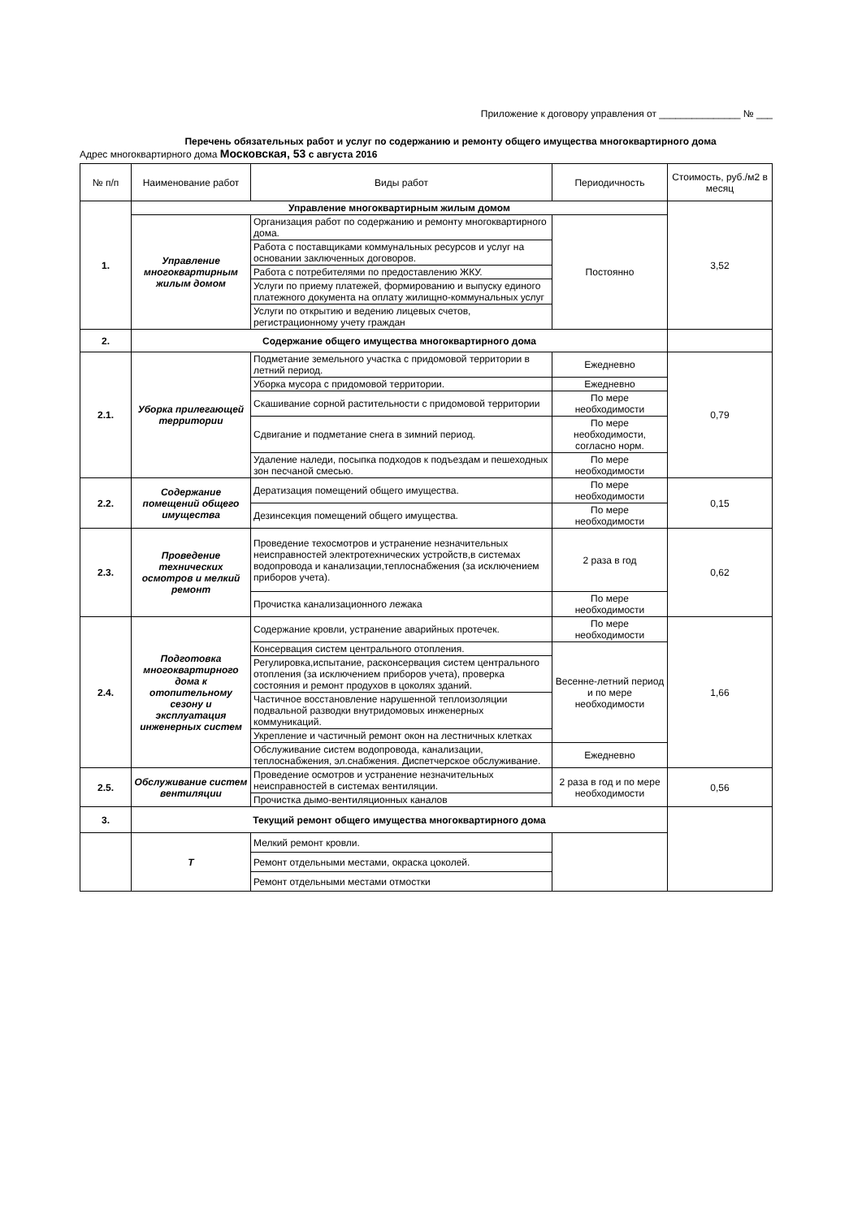Приложение к договору управления от _______________ № ___
Перечень обязательных работ и услуг по содержанию и ремонту общего имущества многоквартирного дома
Адрес многоквартирного дома Московская, 53 с августа 2016
| № п/п | Наименование работ | Виды работ | Периодичность | Стоимость, руб./м2 в месяц |
| --- | --- | --- | --- | --- |
| 1. | Управление многоквартирным жилым домом | | | 3,52 |
| | Управление многоквартирным жилым домом | Организация работ по содержанию и ремонту многоквартирного дома. | Постоянно | |
| | | Работа с поставщиками коммунальных ресурсов и услуг на основании заключенных договоров. | | |
| | | Работа с потребителями по предоставлению ЖКУ. | | |
| | | Услуги по приему платежей, формированию и выпуску единого платежного документа на оплату жилищно-коммунальных услуг | | |
| | | Услуги по открытию и ведению лицевых счетов, регистрационному учету граждан | | |
| 2. | Содержание общего имущества многоквартирного дома | | | |
| 2.1. | Уборка прилегающей территории | Подметание земельного участка с придомовой территории в летний период. | Ежедневно | 0,79 |
| | | Уборка мусора с придомовой территории. | Ежедневно | |
| | | Скашивание сорной растительности с придомовой территории | По мере необходимости | |
| | | Сдвигание и подметание снега в зимний период. | По мере необходимости, согласно норм. | |
| | | Удаление наледи, посыпка подходов к подъездам и пешеходных зон песчаной смесью. | По мере необходимости | |
| 2.2. | Содержание помещений общего имущества | Дератизация помещений общего имущества. | По мере необходимости | 0,15 |
| | | Дезинсекция помещений общего имущества. | По мере необходимости | |
| 2.3. | Проведение технических осмотров и мелкий ремонт | Проведение техосмотров и устранение незначительных неисправностей электротехнических устройств,в системах водопровода и канализации,теплоснабжения (за исключением приборов учета). | 2 раза в год | 0,62 |
| | | Прочистка канализационного лежака | По мере необходимости | |
| 2.4. | Подготовка многоквартирного дома к отопительному сезону и эксплуатация инженерных систем | Содержание кровли, устранение аварийных протечек. | По мере необходимости | 1,66 |
| | | Консервация систем центрального отопления. | Весенне-летний период и по мере необходимости | |
| | | Регулировка,испытание, расконсервация систем центрального отопления (за исключением приборов учета), проверка состояния и ремонт продухов в цоколях зданий. | | |
| | | Частичное восстановление нарушенной теплоизоляции подвальной разводки внутридомовых инженерных коммуникаций. | | |
| | | Укрепление и частичный ремонт окон на лестничных клетках | | |
| | | Обслуживание систем водопровода, канализации, теплоснабжения, эл.снабжения. Диспетчерское обслуживание. | Ежедневно | |
| 2.5. | Обслуживание систем вентиляции | Проведение осмотров и устранение незначительных неисправностей в системах вентиляции. | 2 раза в год и по мере необходимости | 0,56 |
| | | Прочистка дымо-вентиляционных каналов | | |
| 3. | Текущий ремонт общего имущества многоквартирного дома | | | |
| | Т | Мелкий ремонт кровли. | | |
| | | Ремонт отдельными местами, окраска цоколей. | | |
| | | Ремонт отдельными местами отмостки | | |